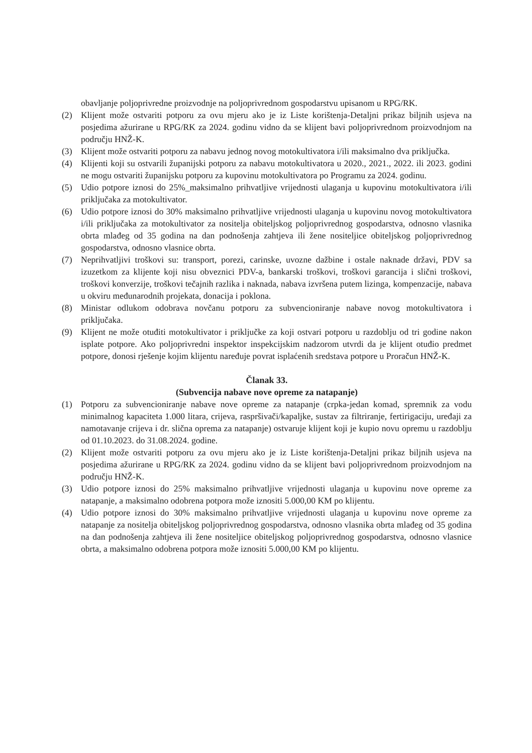obavljanje poljoprivredne proizvodnje na poljoprivrednom gospodarstvu upisanom u RPG/RK.
(2) Klijent može ostvariti potporu za ovu mjeru ako je iz Liste korištenja-Detaljni prikaz biljnih usjeva na posjedima ažurirane u RPG/RK za 2024. godinu vidno da se klijent bavi poljoprivrednom proizvodnjom na području HNŽ-K.
(3) Klijent može ostvariti potporu za nabavu jednog novog motokultivatora i/ili maksimalno dva priključka.
(4) Klijenti koji su ostvarili županijski potporu za nabavu motokultivatora u 2020., 2021., 2022. ili 2023. godini ne mogu ostvariti županijsku potporu za kupovinu motokultivatora po Programu za 2024. godinu.
(5) Udio potpore iznosi do 25%_maksimalno prihvatljive vrijednosti ulaganja u kupovinu motokultivatora i/ili priključaka za motokultivator.
(6) Udio potpore iznosi do 30% maksimalno prihvatljive vrijednosti ulaganja u kupovinu novog motokultivatora i/ili priključaka za motokultivator za nositelja obiteljskog poljoprivrednog gospodarstva, odnosno vlasnika obrta mlađeg od 35 godina na dan podnošenja zahtjeva ili žene nositeljice obiteljskog poljoprivrednog gospodarstva, odnosno vlasnice obrta.
(7) Neprihvatljivi troškovi su: transport, porezi, carinske, uvozne dažbine i ostale naknade državi, PDV sa izuzetkom za klijente koji nisu obveznici PDV-a, bankarski troškovi, troškovi garancija i slični troškovi, troškovi konverzije, troškovi tečajnih razlika i naknada, nabava izvršena putem lizinga, kompenzacije, nabava u okviru međunarodnih projekata, donacija i poklona.
(8) Ministar odlukom odobrava novčanu potporu za subvencioniranje nabave novog motokultivatora i priključaka.
(9) Klijent ne može otuđiti motokultivator i priključke za koji ostvari potporu u razdoblju od tri godine nakon isplate potpore. Ako poljoprivredni inspektor inspekcijskim nadzorom utvrdi da je klijent otuđio predmet potpore, donosi rješenje kojim klijentu naređuje povrat isplaćenih sredstava potpore u Proračun HNŽ-K.
Članak 33.
(Subvencija nabave nove opreme za natapanje)
(1) Potporu za subvencioniranje nabave nove opreme za natapanje (crpka-jedan komad, spremnik za vodu minimalnog kapaciteta 1.000 litara, crijeva, raspršivači/kapaljke, sustav za filtriranje, fertirigaciju, uređaji za namotavanje crijeva i dr. slična oprema za natapanje) ostvaruje klijent koji je kupio novu opremu u razdoblju od 01.10.2023. do 31.08.2024. godine.
(2) Klijent može ostvariti potporu za ovu mjeru ako je iz Liste korištenja-Detaljni prikaz biljnih usjeva na posjedima ažurirane u RPG/RK za 2024. godinu vidno da se klijent bavi poljoprivrednom proizvodnjom na području HNŽ-K.
(3) Udio potpore iznosi do 25% maksimalno prihvatljive vrijednosti ulaganja u kupovinu nove opreme za natapanje, a maksimalno odobrena potpora može iznositi 5.000,00 KM po klijentu.
(4) Udio potpore iznosi do 30% maksimalno prihvatljive vrijednosti ulaganja u kupovinu nove opreme za natapanje za nositelja obiteljskog poljoprivrednog gospodarstva, odnosno vlasnika obrta mlađeg od 35 godina na dan podnošenja zahtjeva ili žene nositeljice obiteljskog poljoprivrednog gospodarstva, odnosno vlasnice obrta, a maksimalno odobrena potpora može iznositi 5.000,00 KM po klijentu.